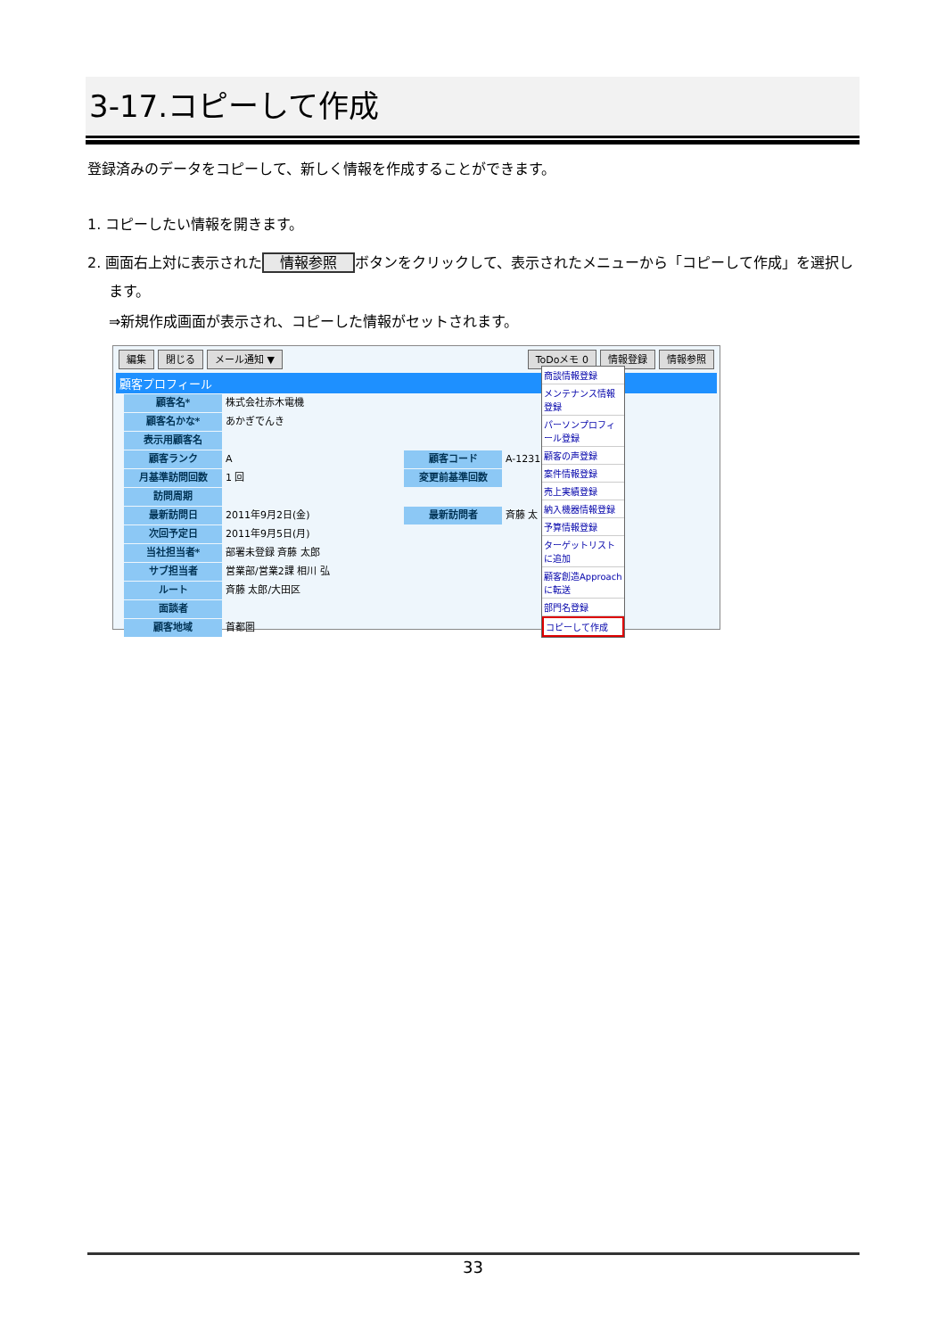3-17.コピーして作成
登録済みのデータをコピーして、新しく情報を作成することができます。
1. コピーしたい情報を開きます。
2. 画面右上対に表示された 情報参照 ボタンをクリックして、表示されたメニューから「コピーして作成」を選択し
ます。
⇒新規作成画面が表示され、コピーした情報がセットされます。
編集 閉じる メール通知 ▼ ToDoメモ 0 情報登録 情報参照
顧客プロフィール
顧客名* 株式会社赤木電機
顧客名かな* あかぎでんき
表示用顧客名
顧客ランク A 顧客コード A-1231
月基準訪問回数 1 回 変更前基準回数
訪問周期
最新訪問日 2011年9月2日(金) 最新訪問者 斉藤 太
次回予定日 2011年9月5日(月)
当社担当者* 部署未登録 斉藤 太郎
サブ担当者 営業部/営業2課 相川 弘
ルート 斉藤 太郎/大田区
面談者
顧客地域 首都圏
商談情報登録
メンテナンス情報登録
パーソンプロフィール登録
顧客の声登録
案件情報登録
売上実績登録
納入機器情報登録
予算情報登録
ターゲットリストに追加
顧客創造Approachに転送
部門名登録
コピーして作成
33